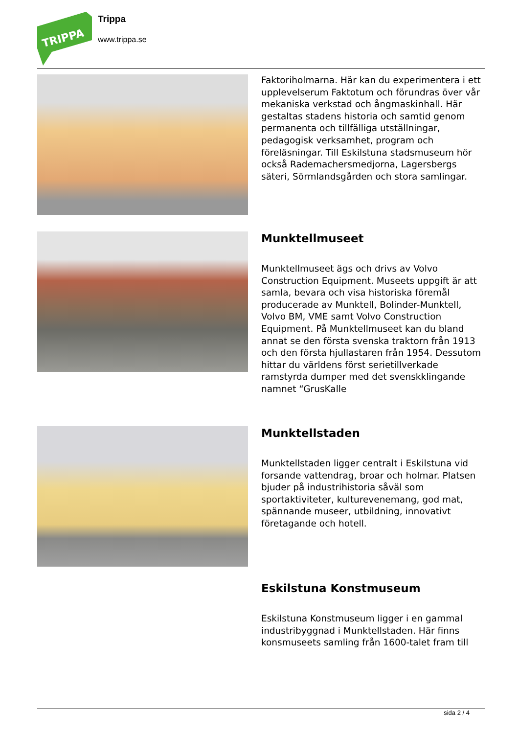TRIPPA
Trippa
www.trippa.se
Faktoriholmarna. Här kan du experimentera i ett upplevelserum Faktotum och förundras över vår mekaniska verkstad och ångmaskinhall. Här gestaltas stadens historia och samtid genom permanenta och tillfälliga utställningar, pedagogisk verksamhet, program och föreläsningar. Till Eskilstuna stadsmuseum hör
också Rademachersmedjorna, Lagersbergs säteri, Sörmlandsgården och stora samlingar.
Munktellmuseet
Munktellmuseet ägs och drivs av Volvo Construction Equipment. Museets uppgift är att samla, bevara och visa historiska föremål producerade av Munktell, Bolinder-Munktell, Volvo BM, VME samt Volvo Construction Equipment. På Munktellmuseet kan du bland annat se den första svenska traktorn från 1913 och den första hjullastaren från 1954. Dessutom hittar du världens först serietillverkade ramstyrda dumper med det svenskklingande namnet “GrusKalle
Munktellstaden
Munktellstaden ligger centralt i Eskilstuna vid forsande vattendrag, broar och holmar. Platsen bjuder på industrihistoria såväl som sportaktiviteter, kulturevenemang, god mat, spännande museer, utbildning, innovativt företagande och hotell.
Eskilstuna Konstmuseum
Eskilstuna Konstmuseum ligger i en gammal industribyggnad i Munktellstaden. Här finns konsmuseets samling från 1600-talet fram till
sida 2 / 4